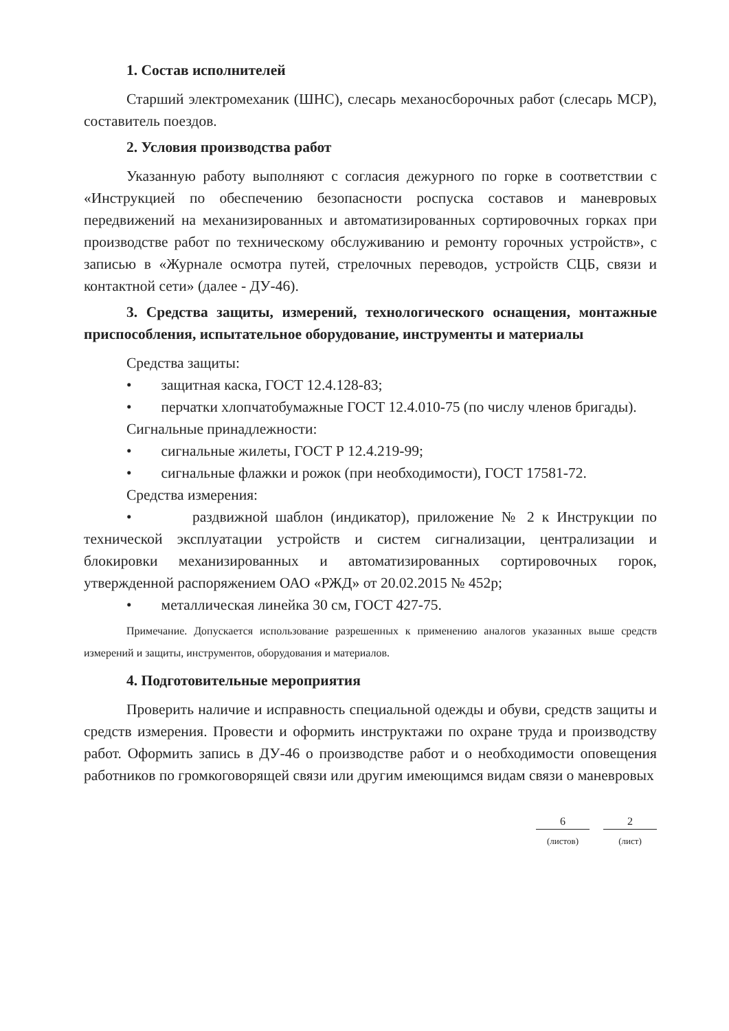1. Состав исполнителей
Старший электромеханик (ШНС), слесарь механосборочных работ (слесарь МСР), составитель поездов.
2. Условия производства работ
Указанную работу выполняют с согласия дежурного по горке в соответствии с «Инструкцией по обеспечению безопасности роспуска составов и маневровых передвижений на механизированных и автоматизированных сортировочных горках при производстве работ по техническому обслуживанию и ремонту горочных устройств», с записью в «Журнале осмотра путей, стрелочных переводов, устройств СЦБ, связи и контактной сети» (далее - ДУ-46).
3. Средства защиты, измерений, технологического оснащения, монтажные приспособления, испытательное оборудование, инструменты и материалы
Средства защиты:
• защитная каска, ГОСТ 12.4.128-83;
• перчатки хлопчатобумажные ГОСТ 12.4.010-75 (по числу членов бригады).
Сигнальные принадлежности:
• сигнальные жилеты, ГОСТ Р 12.4.219-99;
• сигнальные флажки и рожок (при необходимости), ГОСТ 17581-72.
Средства измерения:
• раздвижной шаблон (индикатор), приложение № 2 к Инструкции по технической эксплуатации устройств и систем сигнализации, централизации и блокировки механизированных и автоматизированных сортировочных горок, утвержденной распоряжением ОАО «РЖД» от 20.02.2015 № 452р;
• металлическая линейка 30 см, ГОСТ 427-75.
Примечание. Допускается использование разрешенных к применению аналогов указанных выше средств измерений и защиты, инструментов, оборудования и материалов.
4. Подготовительные мероприятия
Проверить наличие и исправность специальной одежды и обуви, средств защиты и средств измерения. Провести и оформить инструктажи по охране труда и производству работ. Оформить запись в ДУ-46 о производстве работ и о необходимости оповещения работников по громкоговорящей связи или другим имеющимся видам связи о маневровых
6
(листов)
2
(лист)